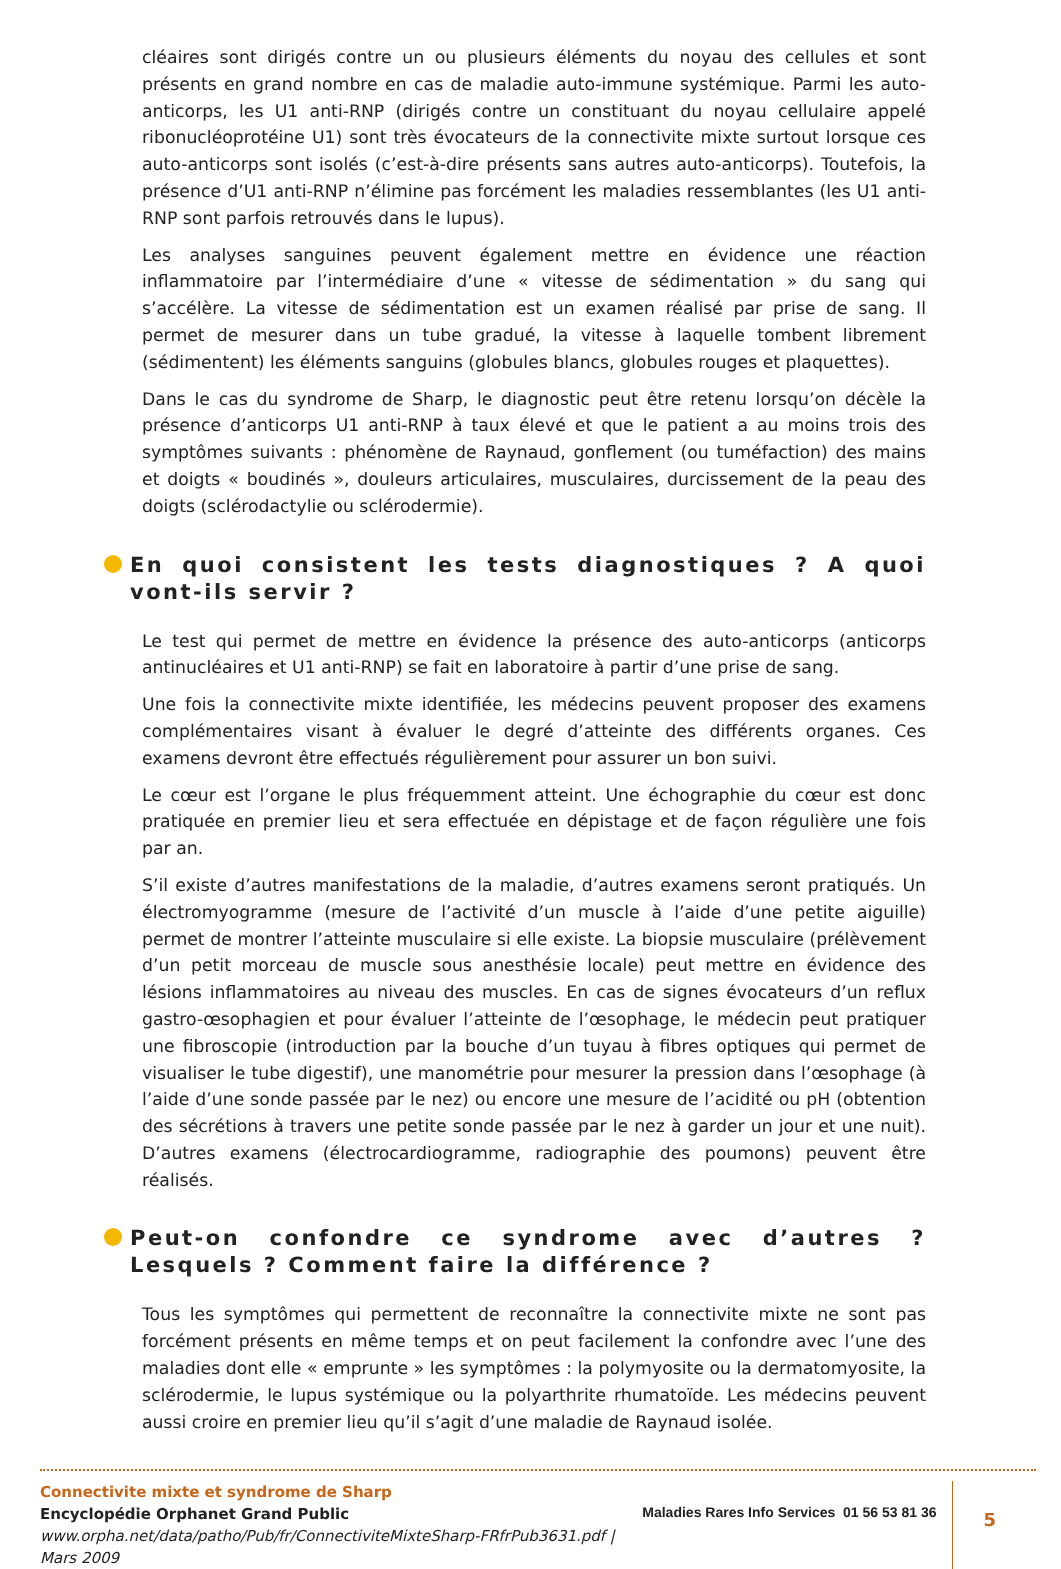cléaires sont dirigés contre un ou plusieurs éléments du noyau des cellules et sont présents en grand nombre en cas de maladie auto-immune systémique. Parmi les auto-anticorps, les U1 anti-RNP (dirigés contre un constituant du noyau cellulaire appelé ribonucléoprotéine U1) sont très évocateurs de la connectivite mixte surtout lorsque ces auto-anticorps sont isolés (c’est-à-dire présents sans autres auto-anticorps). Toutefois, la présence d’U1 anti-RNP n’élimine pas forcément les maladies ressemblantes (les U1 anti-RNP sont parfois retrouvés dans le lupus).
Les analyses sanguines peuvent également mettre en évidence une réaction inflammatoire par l’intermédiaire d’une « vitesse de sédimentation » du sang qui s’accélère. La vitesse de sédimentation est un examen réalisé par prise de sang. Il permet de mesurer dans un tube gradué, la vitesse à laquelle tombent librement (sédimentent) les éléments sanguins (globules blancs, globules rouges et plaquettes).
Dans le cas du syndrome de Sharp, le diagnostic peut être retenu lorsqu’on décèle la présence d’anticorps U1 anti-RNP à taux élevé et que le patient a au moins trois des symptômes suivants : phénomène de Raynaud, gonflement (ou tuméfaction) des mains et doigts « boudinés », douleurs articulaires, musculaires, durcissement de la peau des doigts (sclérodactylie ou sclérodermie).
En quoi consistent les tests diagnostiques ? A quoi vont-ils servir ?
Le test qui permet de mettre en évidence la présence des auto-anticorps (anticorps antinucléaires et U1 anti-RNP) se fait en laboratoire à partir d’une prise de sang.
Une fois la connectivite mixte identifiée, les médecins peuvent proposer des examens complémentaires visant à évaluer le degré d’atteinte des différents organes. Ces examens devront être effectués régulièrement pour assurer un bon suivi.
Le cœur est l’organe le plus fréquemment atteint. Une échographie du cœur est donc pratiquée en premier lieu et sera effectuée en dépistage et de façon régulière une fois par an.
S’il existe d’autres manifestations de la maladie, d’autres examens seront pratiqués. Un électromyogramme (mesure de l’activité d’un muscle à l’aide d’une petite aiguille) permet de montrer l’atteinte musculaire si elle existe. La biopsie musculaire (prélèvement d’un petit morceau de muscle sous anesthésie locale) peut mettre en évidence des lésions inflammatoires au niveau des muscles. En cas de signes évocateurs d’un reflux gastro-œsophagien et pour évaluer l’atteinte de l’œsophage, le médecin peut pratiquer une fibroscopie (introduction par la bouche d’un tuyau à fibres optiques qui permet de visualiser le tube digestif), une manométrie pour mesurer la pression dans l’œsophage (à l’aide d’une sonde passée par le nez) ou encore une mesure de l’acidité ou pH (obtention des sécrétions à travers une petite sonde passée par le nez à garder un jour et une nuit). D’autres examens (électrocardiogramme, radiographie des poumons) peuvent être réalisés.
Peut-on confondre ce syndrome avec d’autres ? Lesquels ? Comment faire la différence ?
Tous les symptômes qui permettent de reconnaître la connectivite mixte ne sont pas forcément présents en même temps et on peut facilement la confondre avec l’une des maladies dont elle « emprunte » les symptômes : la polymyosite ou la dermatomyosite, la sclérodermie, le lupus systémique ou la polyarthrite rhumatoïde. Les médecins peuvent aussi croire en premier lieu qu’il s’agit d’une maladie de Raynaud isolée.
Connectivite mixte et syndrome de Sharp
Encyclopédie Orphanet Grand Public
www.orpha.net/data/patho/Pub/fr/ConnectiviteMixteSharp-FRfrPub3631.pdf | Mars 2009
Maladies Rares Info Services 01 56 53 81 36
5